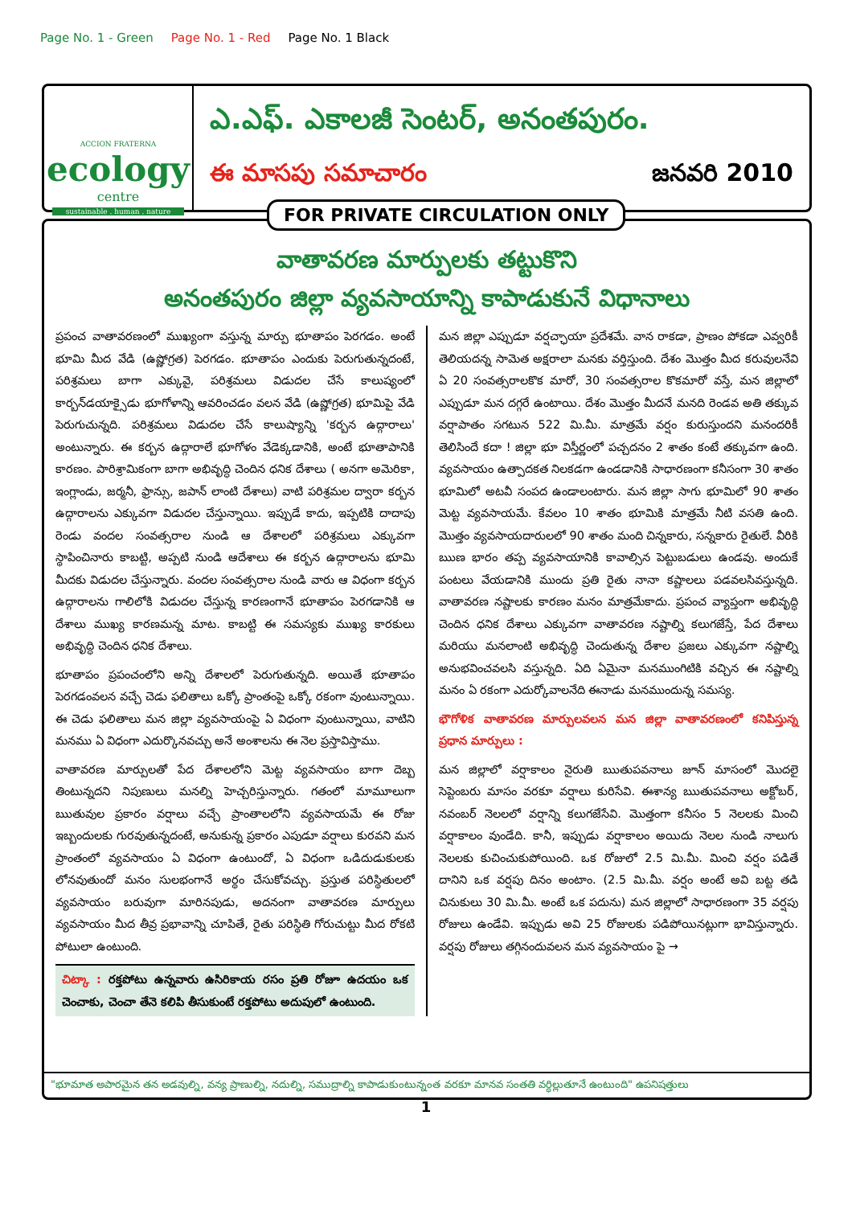Page No. 1 - Green Page No. 1 - Red Page No. 1 Black
ACCION FRATERNA
ecology
centre
sustainable . human . nature
ఎ.ఎఫ్. ఎకాలజీ సెంటర్, అనంతపురం.
ఈ మాసపు సమాచారం జనవరి 2010
వాతావరణ మార్పులకు తట్టుకొని
అనంతపురం జిల్లా వ్యవసాయాన్ని కాపాడుకునే విధానాలు
ప్రపంచ వాతావరణంలో ముఖ్యంగా వస్తున్న మార్పు భూతాపం పెరగడం. అంటే భూమి మీద వేడి (ఉష్ణోగ్రత) పెరగడం. భూతాపం ఎందుకు పెరుగుతున్నదంటే, పరిశ్రమలు బాగా ఎక్కువై, పరిశ్రమలు విడుదల చేసే కాలుష్యంలో కార్బన్‌డయాక్సైడు భూగోళాన్ని ఆవరించడం వలన వేడి (ఉష్ణోగ్రత) భూమిపై వేడి పెరుగుచున్నది. పరిశ్రమలు విడుదల చేసే కాలుష్యాన్ని 'కర్బన ఉద్గారాలు' అంటున్నారు. ఈ కర్బన ఉద్గారాలే భూగోళం వేడెక్కడానికి, అంటే భూతాపానికి కారణం. పారిశ్రామికంగా బాగా అభివృద్ధి చెందిన ధనిక దేశాలు ( అనగా అమెరికా, ఇంగ్లాండు, జర్మనీ, ఫ్రాన్సు, జపాన్ లాంటి దేశాలు) వాటి పరిశ్రమల ద్వారా కర్బన ఉద్గారాలను ఎక్కువగా విడుదల చేస్తున్నాయి. ఇప్పుడే కాదు, ఇప్పటికి దాదాపు రెండు వందల సంవత్సరాల నుండి ఆ దేశాలలో పరిశ్రమలు ఎక్కువగా స్థాపించినారు కాబట్టి, అప్పటి నుండి ఆదేశాలు ఈ కర్బన ఉద్గారాలను భూమి మీదకు విడుదల చేస్తున్నారు. వందల సంవత్సరాల నుండి వారు ఆ విధంగా కర్బన ఉద్గారాలను గాలిలోకి విడుదల చేస్తున్న కారణంగానే భూతాపం పెరగడానికి ఆ దేశాలు ముఖ్య కారణమన్న మాట. కాబట్టి ఈ సమస్యకు ముఖ్య కారకులు అభివృద్ధి చెందిన ధనిక దేశాలు.
భూతాపం ప్రపంచంలోని అన్ని దేశాలలో పెరుగుతున్నది. అయితే భూతాపం పెరగడంవలన వచ్చే చెడు ఫలితాలు ఒక్కో ప్రాంతంపై ఒక్కో రకంగా వుంటున్నాయి. ఈ చెడు ఫలితాలు మన జిల్లా వ్యవసాయంపై ఏ విధంగా వుంటున్నాయి, వాటిని మనము ఏ విధంగా ఎదుర్కొనవచ్చు అనే అంశాలను ఈ నెల ప్రస్తావిస్తాము.
వాతావరణ మార్పులతో పేద దేశాలలోని మెట్ట వ్యవసాయం బాగా దెబ్బ తింటున్నదని నిపుణులు మనల్ని హెచ్చరిస్తున్నారు. గతంలో మామూలుగా ఋతువుల ప్రకారం వర్షాలు వచ్చే ప్రాంతాలలోని వ్యవసాయమే ఈ రోజు ఇబ్బందులకు గురవుతున్నదంటే, అనుకున్న ప్రకారం ఎపుడూ వర్షాలు కురవని మన ప్రాంతంలో వ్యవసాయం ఏ విధంగా ఉంటుందో, ఏ విధంగా ఒడిదుడుకులకు లోనవుతుందో మనం సులభంగానే అర్థం చేసుకోవచ్చు. ప్రస్తుత పరిస్థితులలో వ్యవసాయం బరువుగా మారినపుడు, అదనంగా వాతావరణ మార్పులు వ్యవసాయం మీద తీవ్ర ప్రభావాన్ని చూపితే, రైతు పరిస్థితి గోరుచుట్టు మీద రోకటి పోటులా ఉంటుంది.
చిట్కా : రక్తపోటు ఉన్నవారు ఉసిరికాయ రసం ప్రతి రోజూ ఉదయం ఒక చెంచాకు, చెంచా తేనె కలిపి తీసుకుంటే రక్తపోటు అదుపులో ఉంటుంది.
మన జిల్లా ఎప్పుడూ వర్షచ్ఛాయా ప్రదేశమే. వాన రాకడా, ప్రాణం పోకడా ఎవ్వరికీ తెలియదన్న సామెత అక్షరాలా మనకు వర్తిస్తుంది. దేశం మొత్తం మీద కరువులనేవి ఏ 20 సంవత్సరాలకొక మారో, 30 సంవత్సరాల కొకమారో వస్తే, మన జిల్లాలో ఎప్పుడూ మన దగ్గరే ఉంటాయి. దేశం మొత్తం మీదనే మనది రెండవ అతి తక్కువ వర్షాపాతం సగటున 522 మి.మీ. మాత్రమే వర్షం కురుస్తుందని మనందరికీ తెలిసిందే కదా ! జిల్లా భూ విస్తీర్ణంలో పచ్చదనం 2 శాతం కంటే తక్కువగా ఉంది. వ్యవసాయం ఉత్పాదకత నిలకడగా ఉండడానికి సాధారణంగా కనీసంగా 30 శాతం భూమిలో అటవీ సంపద ఉండాలంటారు. మన జిల్లా సాగు భూమిలో 90 శాతం మెట్ట వ్యవసాయమే. కేవలం 10 శాతం భూమికి మాత్రమే నీటి వసతి ఉంది. మొత్తం వ్యవసాయదారులలో 90 శాతం మంది చిన్నకారు, సన్నకారు రైతులే. వీరికి ఋణ భారం తప్ప వ్యవసాయానికి కావాల్సిన పెట్టుబడులు ఉండవు. అందుకే పంటలు వేయడానికి ముందు ప్రతి రైతు నానా కష్టాలలు పడవలసివస్తున్నది. వాతావరణ నష్టాలకు కారణం మనం మాత్రమేకాదు. ప్రపంచ వ్యాప్తంగా అభివృద్ధి చెందిన ధనిక దేశాలు ఎక్కువగా వాతావరణ నష్టాల్ని కలుగజేస్తే, పేద దేశాలు మరియు మనలాంటి అభివృద్ధి చెందుతున్న దేశాల ప్రజలు ఎక్కువగా నష్టాల్ని అనుభవించవలసి వస్తున్నది. ఏది ఏమైనా మనముంగిటికి వచ్చిన ఈ నష్టాల్ని మనం ఏ రకంగా ఎదుర్కోవాలనేది ఈనాడు మనముందున్న సమస్య.
భౌగోళిక వాతావరణ మార్పులవలన మన జిల్లా వాతావరణంలో కనిపిస్తున్న ప్రధాన మార్పులు :
మన జిల్లాలో వర్షాకాలం నైరుతి ఋతుపవనాలు జూన్ మాసంలో మొదలై సెప్టెంబరు మాసం వరకూ వర్షాలు కురిసేవి. ఈశాన్య ఋతుపవనాలు అక్టోబర్, నవంబర్ నెలలలో వర్షాన్ని కలుగజేసేవి. మొత్తంగా కనీసం 5 నెలలకు మించి వర్షాకాలం వుండేది. కానీ, ఇప్పుడు వర్షాకాలం అయిదు నెలల నుండి నాలుగు నెలలకు కుచించుకుపోయింది. ఒక రోజులో 2.5 మి.మీ. మించి వర్షం పడితే దానిని ఒక వర్షపు దినం అంటాం. (2.5 మి.మీ. వర్షం అంటే అవి బట్ట తడి చినుకులు 30 మి.మీ. అంటే ఒక పదును) మన జిల్లాలో సాధారణంగా 35 వర్షపు రోజులు ఉండేవి. ఇప్పుడు అవి 25 రోజులకు పడిపోయినట్లుగా భావిస్తున్నారు. వర్షపు రోజులు తగ్గినందువలన మన వ్యవసాయం పై →
"భూమాత అపారమైన తన అడవుల్ని, వన్య ప్రాణుల్ని, నదుల్ని, సముద్రాల్ని కాపాడుకుంటున్నంత వరకూ మానవ సంతతి వర్ధిల్లుతూనే ఉంటుంది" ఉపనిషత్తులు
FOR PRIVATE CIRCULATION ONLY
1